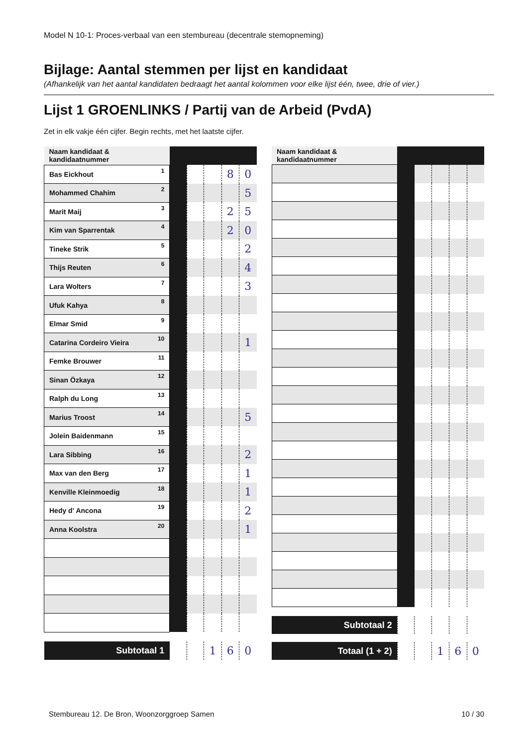Model N 10-1: Proces-verbaal van een stembureau (decentrale stemopneming)
Bijlage: Aantal stemmen per lijst en kandidaat
(Afhankelijk van het aantal kandidaten bedraagt het aantal kolommen voor elke lijst één, twee, drie of vier.)
Lijst 1 GROENLINKS / Partij van de Arbeid (PvdA)
Zet in elk vakje één cijfer. Begin rechts, met het laatste cijfer.
| Naam kandidaat & kandidaatnummer | | | | | |
| --- | --- | --- | --- | --- | --- |
| Bas Eickhout 1 | | | | 8 | 0 |
| Mohammed Chahim 2 | | | | | 5 |
| Marit Maij 3 | | | | 2 | 5 |
| Kim van Sparrentak 4 | | | | 2 | 0 |
| Tineke Strik 5 | | | | | 2 |
| Thijs Reuten 6 | | | | | 4 |
| Lara Wolters 7 | | | | | 3 |
| Ufuk Kahya 8 | | | | | |
| Elmar Smid 9 | | | | | |
| Catarina Cordeiro Vieira 10 | | | | | 1 |
| Femke Brouwer 11 | | | | | |
| Sinan Özkaya 12 | | | | | |
| Ralph du Long 13 | | | | | |
| Marius Troost 14 | | | | | 5 |
| Jolein Baidenmann 15 | | | | | |
| Lara Sibbing 16 | | | | | 2 |
| Max van den Berg 17 | | | | | 1 |
| Kenville Kleinmoedig 18 | | | | | 1 |
| Hedy d' Ancona 19 | | | | | 2 |
| Anna Koolstra 20 | | | | | 1 |
| Subtotaal 1 | | | 1 | 6 | 0 |
| Naam kandidaat & kandidaatnummer | | | | | |
| --- | --- | --- | --- | --- | --- |
| Subtotaal 2 | | | | | |
| Totaal (1 + 2) | | | 1 | 6 | 0 |
Stembureau 12. De Bron, Woonzorggroep Samen 10 / 30